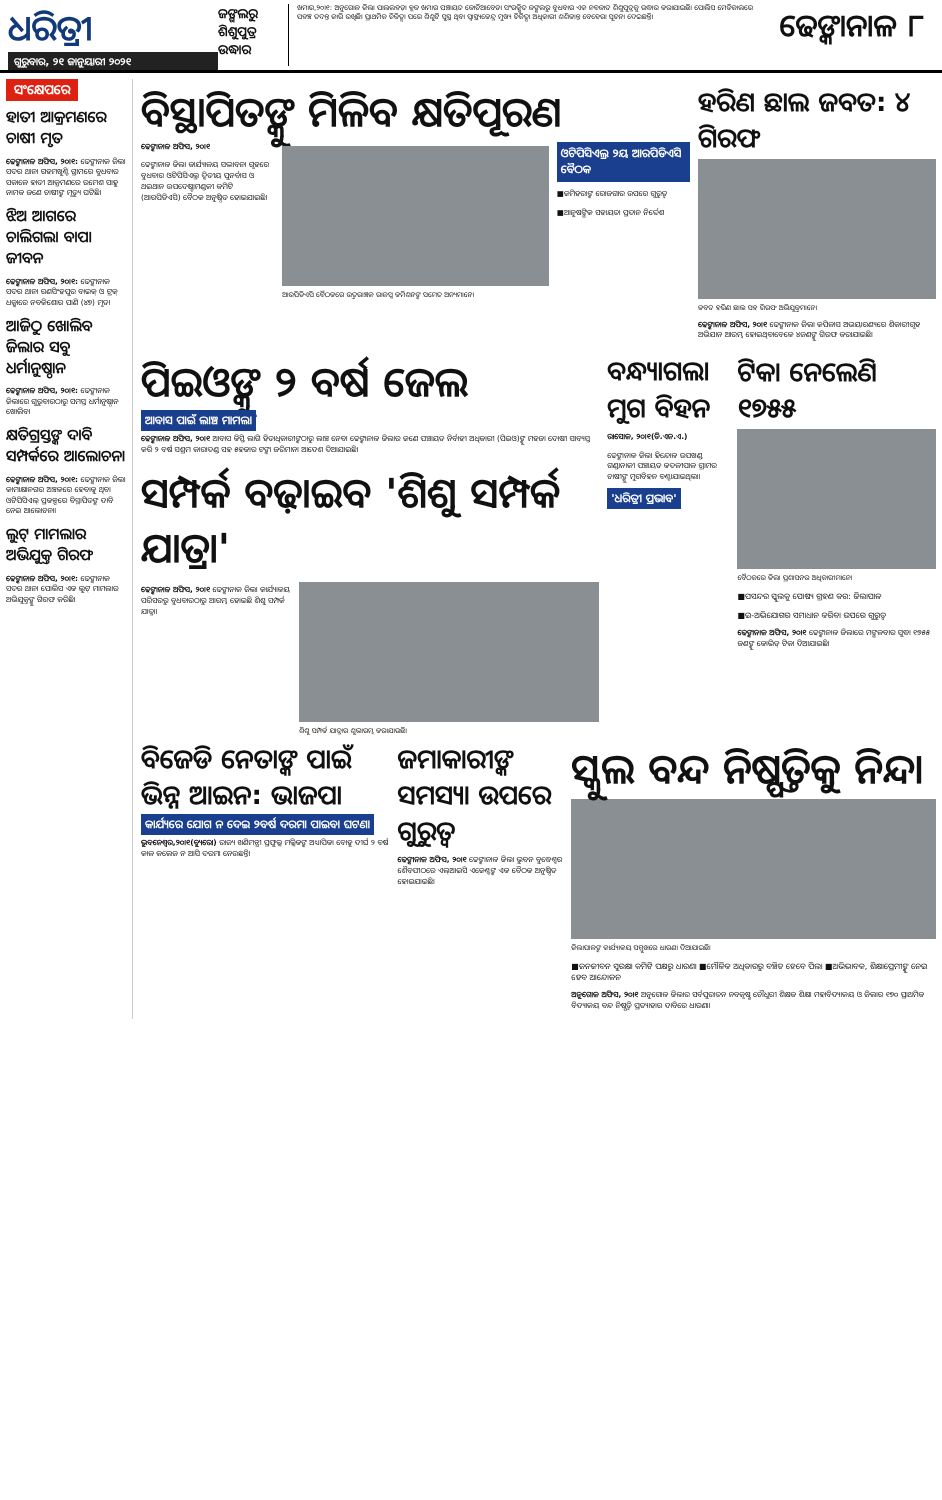ଧରିତ୍ରୀ
ଗୁରୁବାର, ୨୧ ଜାନୁୟାରୀ ୨୦୨୧
ଜଙ୍ଗଲରୁ ଶିଶୁପୁତ୍ର ଉଦ୍ଧାର
ଖମାର,୨୦।୧: ଅନୁଗୋଳ ଜିଲା ପାଲଲହଡ଼ା ବ୍ଲକ ଖମାର ପଞ୍ଚାୟତ କୋଚିଆବେଡା ସଂରକ୍ଷିତ ଜଙ୍ଗଲରୁ ବୁଧବାର ଏକ ନବଜାତ ଶିଶୁପୁତ୍ରକୁ ଉଦ୍ଧାର କରାଯାଇଛି। ପୋଲିସ ମେଡିକାଲରେ ପହଞ୍ଚ ତଦନ୍ତ ଜାରି ରଖିଛି। ପ୍ରାଥମିକ ଚିକିତ୍ସା ପରେ ଶିଶୁଟି ସୁସ୍ଥ ଥିବା ସ୍ୱାସ୍ଥ୍ୟକେନ୍ଦ୍ର ମୁଖ୍ୟ ଚିକିତ୍ସା ଅଧିକାରୀ ଶଶିକାନ୍ତ ବେହେରା ସୂଚନା ଦେଇଛନ୍ତି।
ଢେଙ୍କାନାଳ ୮
ସଂକ୍ଷେପରେ
ହାତୀ ଆକ୍ରମଣରେ ଚାଷୀ ମୃତ
ଢେଙ୍କାନାଳ ଅଫିସ, ୨୦।୧: ଢେଙ୍କାନାଳ ଜିଲା ସଦର ଥାନା ଗହମଖୁଣ୍ଟି ଗ୍ରାମରେ ବୁଧବାର ସକାଳେ ହାତୀ ଆକ୍ରମଣରେ ରମେଶ ସାହୁ ନାମକ ଜଣେ ଚାଷୀଙ୍କ ମୃତ୍ୟୁ ଘଟିଛି।
ଝିଅ ଆଗରେ ଚାଲିଗଲା ବାପା ଜୀବନ
ଢେଙ୍କାନାଳ ଅଫିସ, ୨୦।୧: ଢେଙ୍କାନାଳ ସଦର ଥାନା ରଣସିଂହପୁର ବାଇକ୍ ଓ ଟ୍ରକ୍ ଧକ୍କାରେ ନବକିଶୋର ପାଣି (୪୭) ମୃତ।
ଆଜିଠୁ ଖୋଲିବ ଜିଲାର ସବୁ ଧର୍ମାନୁଷ୍ଠାନ
ଢେଙ୍କାନାଳ ଅଫିସ, ୨୦।୧: ଢେଙ୍କାନାଳ ଜିଲାରେ ଗୁରୁବାରଠାରୁ ସମସ୍ତ ଧର୍ମାନୁଷ୍ଠାନ ଖୋଲିବ।
କ୍ଷତିଗ୍ରସ୍ତଙ୍କ ଦାବି ସମ୍ପର୍କରେ ଆଲୋଚନା
ଢେଙ୍କାନାଳ ଅଫିସ, ୨୦।୧: ଢେଙ୍କାନାଳ ଜିଲା କାମାକ୍ଷାନଗର ଅଞ୍ଚଳରେ ହେବାକୁ ଥିବା ଓଟିପିସିଏଲ୍ ପ୍ରକଳ୍ପରେ ବିସ୍ଥାପିତଙ୍କ ଦାବି ନେଇ ଆଲୋଚନା।
ଲୁଟ୍ ମାମଲାର ଅଭିଯୁକ୍ତ ଗିରଫ
ଢେଙ୍କାନାଳ ଅଫିସ, ୨୦।୧: ଢେଙ୍କାନାଳ ସଦର ଥାନା ପୋଲିସ ଏକ ଲୁଟ୍ ମାମଲାର ଅଭିଯୁକ୍ତଙ୍କୁ ଗିରଫ କରିଛି।
ବିସ୍ଥାପିତଙ୍କୁ ମିଳିବ କ୍ଷତିପୂରଣ
ଢେଙ୍କାନାଳ ଅଫିସ, ୨୦।୧
ଢେଙ୍କାନାଳ ଜିଲା କାର୍ଯ୍ୟାଳୟ ସଦ୍ଭାବନା ଗୃହରେ ବୁଧବାର ଓଟିପିସିଏଲ୍ର ଦ୍ୱିତୀୟ ପୁନର୍ବାସ ଓ ଥଇଥାନ ଉପଦେଷ୍ଟାମଣ୍ଡଳୀ କମିଟି (ଆରପିଡିଏସି) ବୈଠକ ଅନୁଷ୍ଠିତ ହୋଇଯାଇଛି।
ଆରପିଡିଏସି ବୈଠକରେ ଉତ୍ତରାଞ୍ଚଳ ରାଜସ୍ୱ କମିଶନଙ୍କ ସମେତ ଅନ୍ୟମାନେ।
ଓଟିପିସିଏଲ୍ର ୨ୟ ଆରପିଡିଏସି ବୈଠକ
■ଜମିହରାଙ୍କ ରୋଜଗାର ଉପରେ ଗୁରୁତ୍ୱ
■ଆନୁଷଙ୍ଗିକ ସହାୟତା ପ୍ରଦାନ ନିର୍ଦ୍ଦେଶ
ହରିଣ ଛାଲ ଜବତ: ୪ ଗିରଫ
ଜବତ ହରିଣ ଛାଲ ସହ ଗିରଫ ଅଭିଯୁକ୍ତମାନେ।
ଢେଙ୍କାନାଳ ଅଫିସ, ୨୦।୧ ଢେଙ୍କାନାଳ ଜିଲା କପିଳାସ ଅଭୟାରଣ୍ୟରେ ଶିକାରୀଗୃହ ଅଭିଯାନ ଆରମ୍ଭ ହୋଇଥିବାବେଳେ ୪ଜଣଙ୍କୁ ଗିରଫ କରାଯାଇଛି।
ପିଇଓଙ୍କୁ ୨ ବର୍ଷ ଜେଲ
ଆବାସ ପାଇଁ ଲାଞ୍ଚ ମାମଲା
ଢେଙ୍କାନାଳ ଅଫିସ, ୨୦।୧ ଆବାସ କିସ୍ତି ଲାଗି ହିତାଧିକାରୀଙ୍କଠାରୁ ଲାଞ୍ଚ ନେବା ଢେଙ୍କାନାଳ ଜିଲାର ଜଣେ ପଞ୍ଚାୟତ ନିର୍ବାହୀ ଅଧିକାରୀ (ପିଇଓ)ଙ୍କୁ ମହଜା ଦୋଷୀ ସାବ୍ୟସ୍ତ କରି ୨ ବର୍ଷ ସଶ୍ରମ କାରାଦଣ୍ଡ ସହ ୫ହଜାର ଟଙ୍କା ଜରିମାନା ଆଦେଶ ଦିଆଯାଇଛି।
ସମ୍ପର୍କ ବଢ଼ାଇବ 'ଶିଶୁ ସମ୍ପର୍କ ଯାତ୍ରା'
ଢେଙ୍କାନାଳ ଅଫିସ, ୨୦।୧ ଢେଙ୍କାନାଳ ଜିଲା କାର୍ଯ୍ୟାଳୟ ପରିସରରୁ ବୁଧବାରଠାରୁ ଆରମ୍ଭ ହୋଇଛି ଶିଶୁ ସମ୍ପର୍କ ଯାତ୍ରା।
ଶିଶୁ ସମ୍ପର୍କ ଯାତ୍ରାର ଶୁଭାରମ୍ଭ କରାଯାଉଛି।
ବନ୍ଧ୍ୟାଗଲା ମୁଗ ବିହନ
ରାସୋଳ, ୨୦।୧(ଡି.ଏନ.ଏ.)
ଢେଙ୍କାନାଳ ଜିଲା ହିନ୍ଦୋଳ ଉପଖଣ୍ଡ ଗଣ୍ଡାନାଳୀ ପଞ୍ଚାୟତ କଦଳୀପାଳ ଗ୍ରାମର ଚାଷୀଙ୍କୁ ମୁଗବିହନ ବଣ୍ଟାଯାଇଥିଲା।
'ଧରିତ୍ରୀ ପ୍ରଭାବ'
ଟିକା ନେଲେଣି ୧୭୫୫
ବୈଠକରେ ଜିଲା ପ୍ରଶାସନର ଅଧିକାରୀମାନେ।
■ପସନ୍ଦର ସ୍କୁଲକୁ ପୋଷ୍ୟ ଗ୍ରହଣ କର: ଜିଲାପାଳ
■ଇ-ଅଭିଯୋଗର ସମାଧାନ କରିବା ଉପରେ ଗୁରୁତ୍ୱ
ଢେଙ୍କାନାଳ ଅଫିସ, ୨୦।୧ ଢେଙ୍କାନାଳ ଜିଲାରେ ମଙ୍ଗଳବାର ସୁଦ୍ଧା ୧୭୫୫ ଜଣଙ୍କୁ କୋଭିଡ୍ ଟିକା ଦିଆଯାଇଛି।
ବିଜେଡି ନେତାଙ୍କ ପାଇଁ ଭିନ୍ନ ଆଇନ: ଭାଜପା
କାର୍ଯ୍ୟରେ ଯୋଗ ନ ଦେଇ ୨ବର୍ଷ ଦରମା ପାଇବା ଘଟଣା
ଭୁବନେଶ୍ୱର,୨୦।୧(ବ୍ୟୁରୋ) ରାଜ୍ୟ ଖଣିମନ୍ତ୍ରୀ ପ୍ରଫୁଲ୍ଲ ମଲ୍ଲିକଙ୍କ ଅଧ୍ୟାପିକା ବୋହୂ ଦୀର୍ଘ ୨ ବର୍ଷ କାଳ କଲେଜ ନ ଆସି ଦରମା ନେଉଛନ୍ତି।
ଜମାକାରୀଙ୍କ ସମସ୍ୟା ଉପରେ ଗୁରୁତ୍ୱ
ଢେଙ୍କାନାଳ ଅଫିସ, ୨୦।୧ ଢେଙ୍କାନାଳ ଜିଲା ଭୁବନ ବୁଦ୍ଧେଶ୍ୱର ଶୈବପୀଠରେ ଏଲ୍ଆଇସି ଏଜେଣ୍ଟଙ୍କ ଏକ ବୈଠକ ଅନୁଷ୍ଠିତ ହୋଇଯାଇଛି।
ସ୍କୁଲ ବନ୍ଦ ନିଷ୍ପତ୍ତିକୁ ନିନ୍ଦା
ଜିଲାପାଳଙ୍କ କାର୍ଯ୍ୟାଳୟ ସମ୍ମୁଖରେ ଧାରଣା ଦିଆଯାଇଛି।
■ଜନଜୀବନ ସୁରକ୍ଷା କମିଟି ପକ୍ଷରୁ ଧାରଣା ■ମୌଳିକ ଅଧିକାରରୁ ବଞ୍ଚିତ ହେବେ ପିଲା ■ଅଭିଭାବକ, ଶିକ୍ଷାପ୍ରେମୀଙ୍କୁ ନେଇ ହେବ ଆନ୍ଦୋଳନ
ଅନୁଗୋଳ ଅଫିସ, ୨୦।୧ ଅନୁଗୋଳ ଜିଲାର ସର୍ବପୁରାତନ ନବକୃଷ୍ଣ ଚୌଧୁରୀ ଶିକ୍ଷକ ଶିକ୍ଷା ମହାବିଦ୍ୟାଳୟ ଓ ଜିଲାର ୧୭୦ ପ୍ରାଥମିକ ବିଦ୍ୟାଳୟ ବନ୍ଦ ନିଷ୍ପତ୍ତି ପ୍ରତ୍ୟାହାର ଦାବିରେ ଧାରଣା।